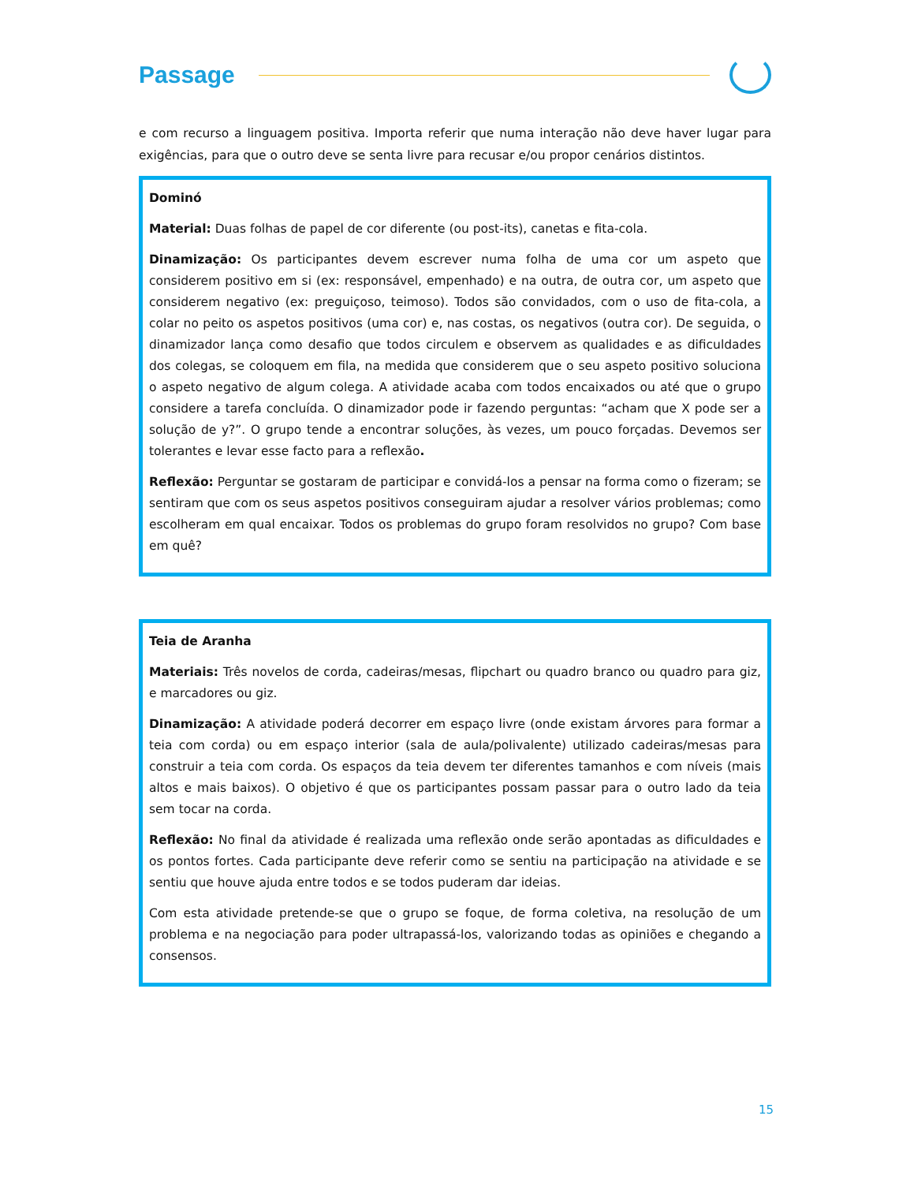Passage
e com recurso a linguagem positiva. Importa referir que numa interação não deve haver lugar para exigências, para que o outro deve se senta livre para recusar e/ou propor cenários distintos.
Dominó
Material: Duas folhas de papel de cor diferente (ou post-its), canetas e fita-cola.
Dinamização: Os participantes devem escrever numa folha de uma cor um aspeto que considerem positivo em si (ex: responsável, empenhado) e na outra, de outra cor, um aspeto que considerem negativo (ex: preguiçoso, teimoso). Todos são convidados, com o uso de fita-cola, a colar no peito os aspetos positivos (uma cor) e, nas costas, os negativos (outra cor). De seguida, o dinamizador lança como desafio que todos circulem e observem as qualidades e as dificuldades dos colegas, se coloquem em fila, na medida que considerem que o seu aspeto positivo soluciona o aspeto negativo de algum colega. A atividade acaba com todos encaixados ou até que o grupo considere a tarefa concluída. O dinamizador pode ir fazendo perguntas: “acham que X pode ser a solução de y?”. O grupo tende a encontrar soluções, às vezes, um pouco forçadas. Devemos ser tolerantes e levar esse facto para a reflexão.
Reflexão: Perguntar se gostaram de participar e convidá-los a pensar na forma como o fizeram; se sentiram que com os seus aspetos positivos conseguiram ajudar a resolver vários problemas; como escolheram em qual encaixar. Todos os problemas do grupo foram resolvidos no grupo? Com base em quê?
Teia de Aranha
Materiais: Três novelos de corda, cadeiras/mesas, flipchart ou quadro branco ou quadro para giz, e marcadores ou giz.
Dinamização: A atividade poderá decorrer em espaço livre (onde existam árvores para formar a teia com corda) ou em espaço interior (sala de aula/polivalente) utilizado cadeiras/mesas para construir a teia com corda. Os espaços da teia devem ter diferentes tamanhos e com níveis (mais altos e mais baixos). O objetivo é que os participantes possam passar para o outro lado da teia sem tocar na corda.
Reflexão: No final da atividade é realizada uma reflexão onde serão apontadas as dificuldades e os pontos fortes. Cada participante deve referir como se sentiu na participação na atividade e se sentiu que houve ajuda entre todos e se todos puderam dar ideias.
Com esta atividade pretende-se que o grupo se foque, de forma coletiva, na resolução de um problema e na negociação para poder ultrapassá-los, valorizando todas as opiniões e chegando a consensos.
15